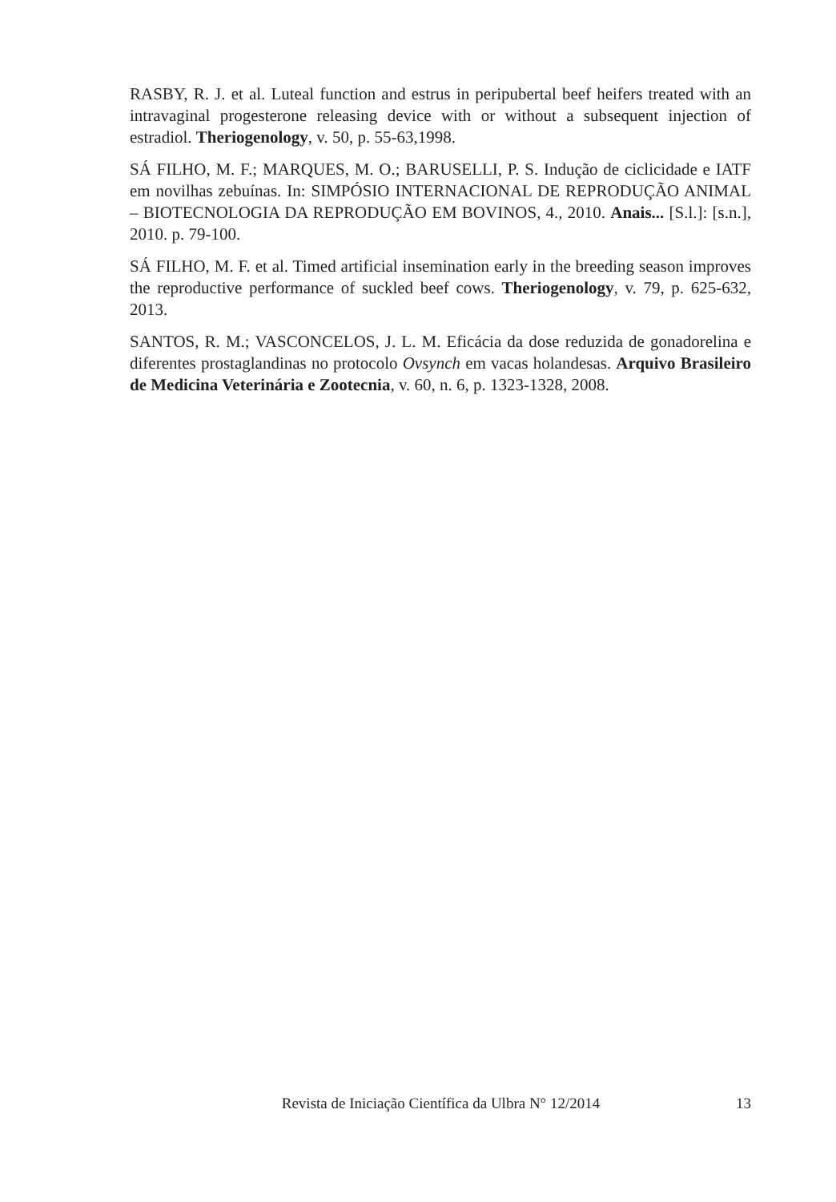RASBY, R. J. et al. Luteal function and estrus in peripubertal beef heifers treated with an intravaginal progesterone releasing device with or without a subsequent injection of estradiol. Theriogenology, v. 50, p. 55-63,1998.
SÁ FILHO, M. F.; MARQUES, M. O.; BARUSELLI, P. S. Indução de ciclicidade e IATF em novilhas zebuínas. In: SIMPÓSIO INTERNACIONAL DE REPRODUÇÃO ANIMAL – BIOTECNOLOGIA DA REPRODUÇÃO EM BOVINOS, 4., 2010. Anais... [S.l.]: [s.n.], 2010. p. 79-100.
SÁ FILHO, M. F. et al. Timed artificial insemination early in the breeding season improves the reproductive performance of suckled beef cows. Theriogenology, v. 79, p. 625-632, 2013.
SANTOS, R. M.; VASCONCELOS, J. L. M. Eficácia da dose reduzida de gonadorelina e diferentes prostaglandinas no protocolo Ovsynch em vacas holandesas. Arquivo Brasileiro de Medicina Veterinária e Zootecnia, v. 60, n. 6, p. 1323-1328, 2008.
Revista de Iniciação Científica da Ulbra N° 12/2014 13